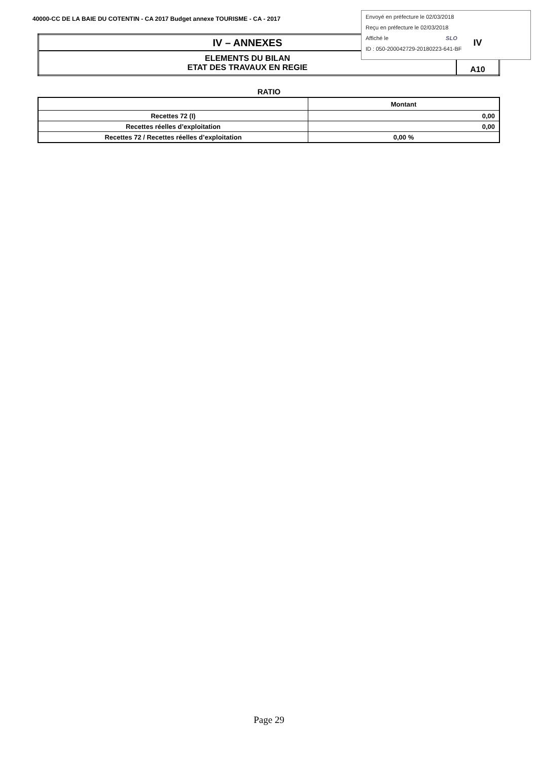40000-CC DE LA BAIE DU COTENTIN - CA 2017 Budget annexe TOURISME - CA - 2017
Envoyé en préfecture le 02/03/2018
Reçu en préfecture le 02/03/2018
Affiché le SLO
ID : 050-200042729-20180223-641-BF
| IV – ANNEXES | IV |
| ELEMENTS DU BILAN ETAT DES TRAVAUX EN REGIE | A10 |
RATIO
| | Montant |
| --- | --- |
| Recettes 72 (I) | 0,00 |
| Recettes réelles d’exploitation | 0,00 |
| Recettes 72 / Recettes réelles d’exploitation | 0,00 % |
Page 29